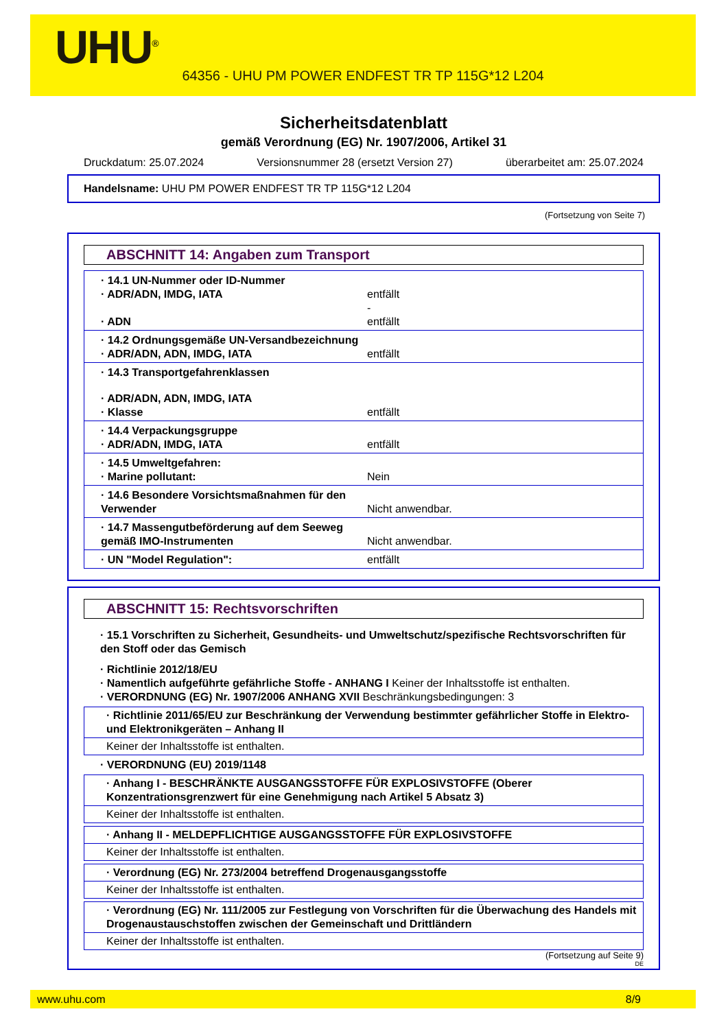UHU<sup>®</sup>
64356 - UHU PM POWER ENDFEST TR TP 115G*12 L204
Sicherheitsdatenblatt
gemäß Verordnung (EG) Nr. 1907/2006, Artikel 31
Druckdatum: 25.07.2024 Versionsnummer 28 (ersetzt Version 27) überarbeitet am: 25.07.2024
Handelsname: UHU PM POWER ENDFEST TR TP 115G*12 L204
(Fortsetzung von Seite 7)
ABSCHNITT 14: Angaben zum Transport
· 14.1 UN-Nummer oder ID-Nummer
· ADR/ADN, IMDG, IATA entfällt
-
· ADN entfällt
· 14.2 Ordnungsgemäße UN-Versandbezeichnung
· ADR/ADN, ADN, IMDG, IATA entfällt
· 14.3 Transportgefahrenklassen
· ADR/ADN, ADN, IMDG, IATA
· Klasse entfällt
· 14.4 Verpackungsgruppe
· ADR/ADN, IMDG, IATA entfällt
· 14.5 Umweltgefahren:
· Marine pollutant: Nein
· 14.6 Besondere Vorsichtsmaßnahmen für den Verwender Nicht anwendbar.
· 14.7 Massengutbeförderung auf dem Seeweg gemäß IMO-Instrumenten Nicht anwendbar.
· UN "Model Regulation": entfällt
ABSCHNITT 15: Rechtsvorschriften
· 15.1 Vorschriften zu Sicherheit, Gesundheits- und Umweltschutz/spezifische Rechtsvorschriften für den Stoff oder das Gemisch
· Richtlinie 2012/18/EU
· Namentlich aufgeführte gefährliche Stoffe - ANHANG I Keiner der Inhaltsstoffe ist enthalten.
· VERORDNUNG (EG) Nr. 1907/2006 ANHANG XVII Beschränkungsbedingungen: 3
· Richtlinie 2011/65/EU zur Beschränkung der Verwendung bestimmter gefährlicher Stoffe in Elektro- und Elektronikgeräten – Anhang II
Keiner der Inhaltsstoffe ist enthalten.
· VERORDNUNG (EU) 2019/1148
· Anhang I - BESCHRÄNKTE AUSGANGSSTOFFE FÜR EXPLOSIVSTOFFE (Oberer Konzentrationsgrenzwert für eine Genehmigung nach Artikel 5 Absatz 3)
Keiner der Inhaltsstoffe ist enthalten.
· Anhang II - MELDEPFLICHTIGE AUSGANGSSTOFFE FÜR EXPLOSIVSTOFFE
Keiner der Inhaltsstoffe ist enthalten.
· Verordnung (EG) Nr. 273/2004 betreffend Drogenausgangsstoffe
Keiner der Inhaltsstoffe ist enthalten.
· Verordnung (EG) Nr. 111/2005 zur Festlegung von Vorschriften für die Überwachung des Handels mit Drogenaustauschstoffen zwischen der Gemeinschaft und Drittländern
Keiner der Inhaltsstoffe ist enthalten.
(Fortsetzung auf Seite 9)
DE
www.uhu.com 8/9